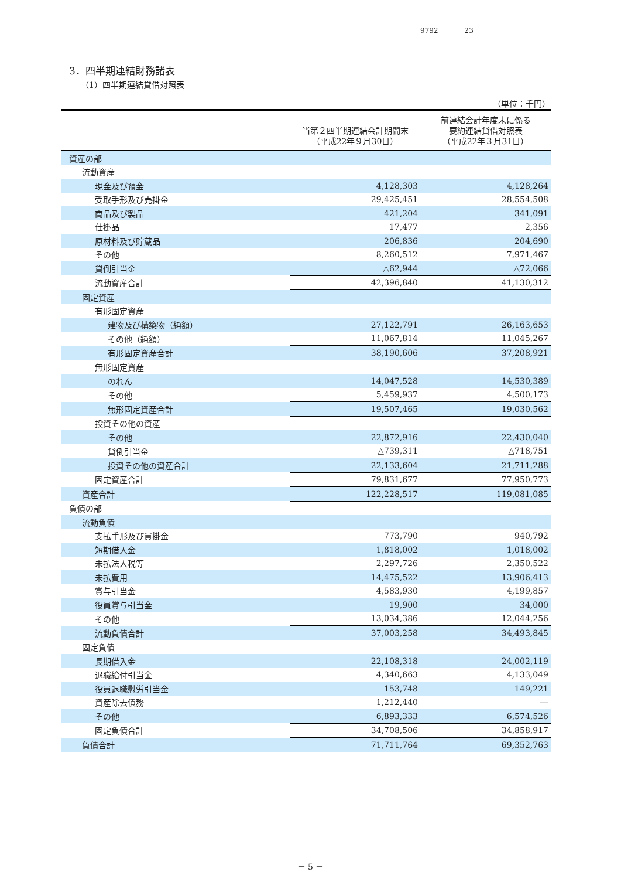9792 23
3．四半期連結財務諸表
（1）四半期連結貸借対照表
（単位：千円）
| | 当第２四半期連結会計期間末 （平成22年９月30日） | 前連結会計年度末に係る 要約連結貸借対照表 （平成22年３月31日） |
| --- | --- | --- |
| 資産の部 | | |
| 流動資産 | | |
| 現金及び預金 | 4,128,303 | 4,128,264 |
| 受取手形及び売掛金 | 29,425,451 | 28,554,508 |
| 商品及び製品 | 421,204 | 341,091 |
| 仕掛品 | 17,477 | 2,356 |
| 原材料及び貯蔵品 | 206,836 | 204,690 |
| その他 | 8,260,512 | 7,971,467 |
| 貸倒引当金 | △62,944 | △72,066 |
| 流動資産合計 | 42,396,840 | 41,130,312 |
| 固定資産 | | |
| 有形固定資産 | | |
| 建物及び構築物（純額） | 27,122,791 | 26,163,653 |
| その他（純額） | 11,067,814 | 11,045,267 |
| 有形固定資産合計 | 38,190,606 | 37,208,921 |
| 無形固定資産 | | |
| のれん | 14,047,528 | 14,530,389 |
| その他 | 5,459,937 | 4,500,173 |
| 無形固定資産合計 | 19,507,465 | 19,030,562 |
| 投資その他の資産 | | |
| その他 | 22,872,916 | 22,430,040 |
| 貸倒引当金 | △739,311 | △718,751 |
| 投資その他の資産合計 | 22,133,604 | 21,711,288 |
| 固定資産合計 | 79,831,677 | 77,950,773 |
| 資産合計 | 122,228,517 | 119,081,085 |
| 負債の部 | | |
| 流動負債 | | |
| 支払手形及び買掛金 | 773,790 | 940,792 |
| 短期借入金 | 1,818,002 | 1,018,002 |
| 未払法人税等 | 2,297,726 | 2,350,522 |
| 未払費用 | 14,475,522 | 13,906,413 |
| 賞与引当金 | 4,583,930 | 4,199,857 |
| 役員賞与引当金 | 19,900 | 34,000 |
| その他 | 13,034,386 | 12,044,256 |
| 流動負債合計 | 37,003,258 | 34,493,845 |
| 固定負債 | | |
| 長期借入金 | 22,108,318 | 24,002,119 |
| 退職給付引当金 | 4,340,663 | 4,133,049 |
| 役員退職慰労引当金 | 153,748 | 149,221 |
| 資産除去債務 | 1,212,440 | ― |
| その他 | 6,893,333 | 6,574,526 |
| 固定負債合計 | 34,708,506 | 34,858,917 |
| 負債合計 | 71,711,764 | 69,352,763 |
－ 5 －